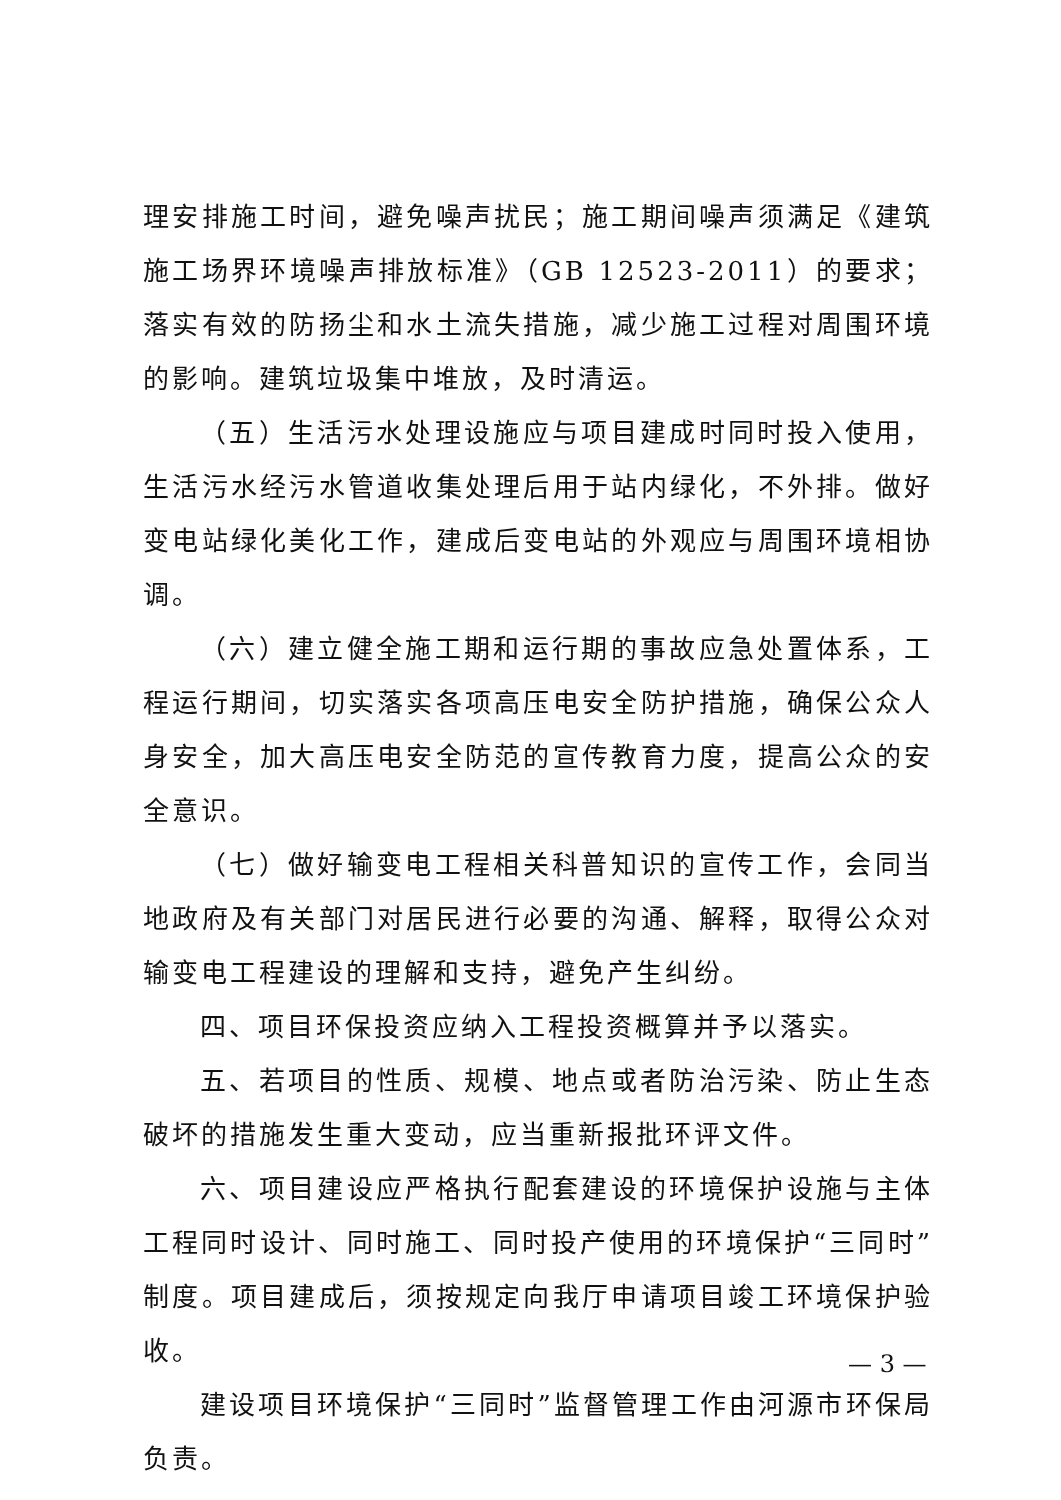理安排施工时间，避免噪声扰民；施工期间噪声须满足《建筑施工场界环境噪声排放标准》（GB 12523-2011）的要求；落实有效的防扬尘和水土流失措施，减少施工过程对周围环境的影响。建筑垃圾集中堆放，及时清运。
（五）生活污水处理设施应与项目建成时同时投入使用，生活污水经污水管道收集处理后用于站内绿化，不外排。做好变电站绿化美化工作，建成后变电站的外观应与周围环境相协调。
（六）建立健全施工期和运行期的事故应急处置体系，工程运行期间，切实落实各项高压电安全防护措施，确保公众人身安全，加大高压电安全防范的宣传教育力度，提高公众的安全意识。
（七）做好输变电工程相关科普知识的宣传工作，会同当地政府及有关部门对居民进行必要的沟通、解释，取得公众对输变电工程建设的理解和支持，避免产生纠纷。
四、项目环保投资应纳入工程投资概算并予以落实。
五、若项目的性质、规模、地点或者防治污染、防止生态破坏的措施发生重大变动，应当重新报批环评文件。
六、项目建设应严格执行配套建设的环境保护设施与主体工程同时设计、同时施工、同时投产使用的环境保护“三同时”制度。项目建成后，须按规定向我厅申请项目竣工环境保护验收。
建设项目环境保护“三同时”监督管理工作由河源市环保局负责。
— 3 —